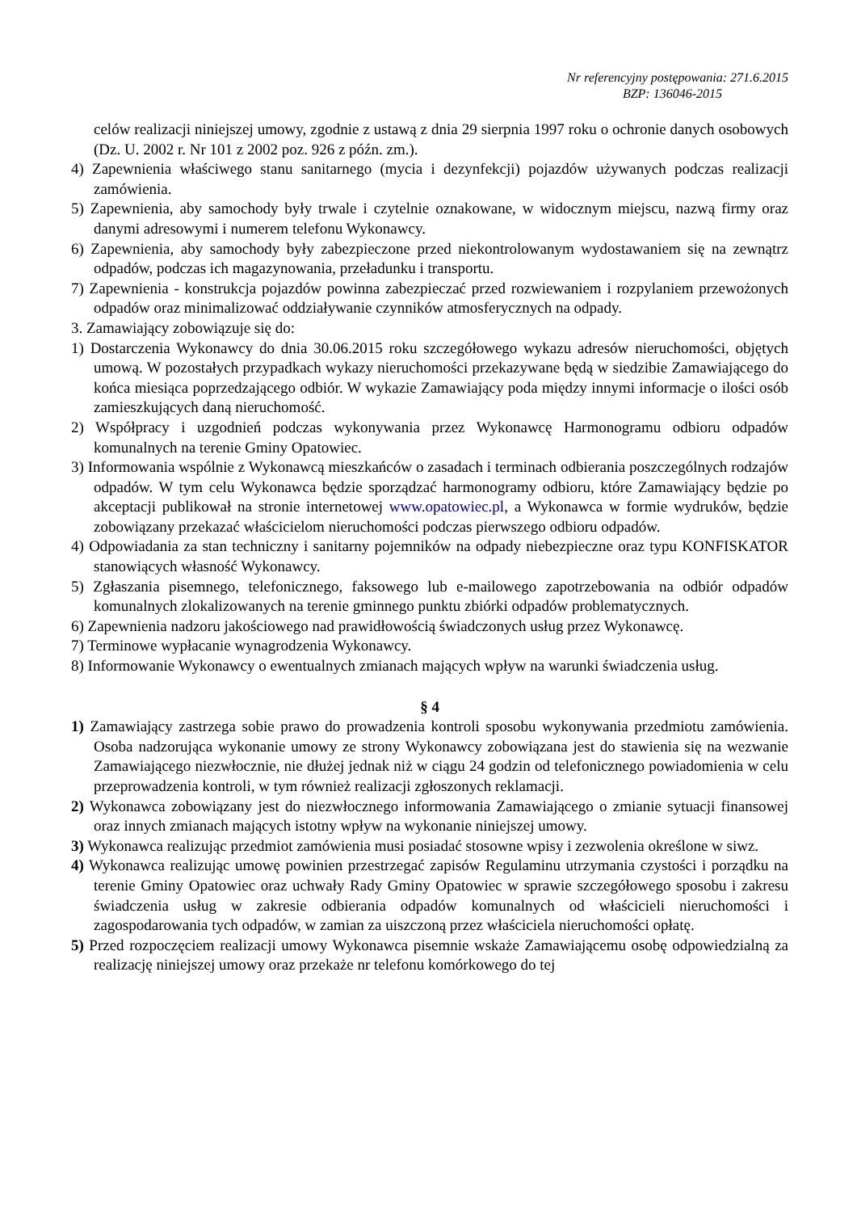Nr referencyjny postępowania: 271.6.2015
BZP: 136046-2015
celów realizacji niniejszej umowy, zgodnie z ustawą z dnia 29 sierpnia 1997 roku o ochronie danych osobowych (Dz. U. 2002 r. Nr 101 z 2002 poz. 926 z późn. zm.).
4) Zapewnienia właściwego stanu sanitarnego (mycia i dezynfekcji) pojazdów używanych podczas realizacji zamówienia.
5) Zapewnienia, aby samochody były trwale i czytelnie oznakowane, w widocznym miejscu, nazwą firmy oraz danymi adresowymi i numerem telefonu Wykonawcy.
6) Zapewnienia, aby samochody były zabezpieczone przed niekontrolowanym wydostawaniem się na zewnątrz odpadów, podczas ich magazynowania, przeładunku i transportu.
7) Zapewnienia - konstrukcja pojazdów powinna zabezpieczać przed rozwiewaniem i rozpylaniem przewożonych odpadów oraz minimalizować oddziaływanie czynników atmosferycznych na odpady.
3. Zamawiający zobowiązuje się do:
1) Dostarczenia Wykonawcy do dnia 30.06.2015 roku szczegółowego wykazu adresów nieruchomości, objętych umową. W pozostałych przypadkach wykazy nieruchomości przekazywane będą w siedzibie Zamawiającego do końca miesiąca poprzedzającego odbiór. W wykazie Zamawiający poda między innymi informacje o ilości osób zamieszkujących daną nieruchomość.
2) Współpracy i uzgodnień podczas wykonywania przez Wykonawcę Harmonogramu odbioru odpadów komunalnych na terenie Gminy Opatowiec.
3) Informowania wspólnie z Wykonawcą mieszkańców o zasadach i terminach odbierania poszczególnych rodzajów odpadów. W tym celu Wykonawca będzie sporządzać harmonogramy odbioru, które Zamawiający będzie po akceptacji publikował na stronie internetowej www.opatowiec.pl, a Wykonawca w formie wydruków, będzie zobowiązany przekazać właścicielom nieruchomości podczas pierwszego odbioru odpadów.
4) Odpowiadania za stan techniczny i sanitarny pojemników na odpady niebezpieczne oraz typu KONFISKATOR stanowiących własność Wykonawcy.
5) Zgłaszania pisemnego, telefonicznego, faksowego lub e-mailowego zapotrzebowania na odbiór odpadów komunalnych zlokalizowanych na terenie gminnego punktu zbiórki odpadów problematycznych.
6) Zapewnienia nadzoru jakościowego nad prawidłowością świadczonych usług przez Wykonawcę.
7) Terminowe wypłacanie wynagrodzenia Wykonawcy.
8) Informowanie Wykonawcy o ewentualnych zmianach mających wpływ na warunki świadczenia usług.
§ 4
1) Zamawiający zastrzega sobie prawo do prowadzenia kontroli sposobu wykonywania przedmiotu zamówienia. Osoba nadzorująca wykonanie umowy ze strony Wykonawcy zobowiązana jest do stawienia się na wezwanie Zamawiającego niezwłocznie, nie dłużej jednak niż w ciągu 24 godzin od telefonicznego powiadomienia w celu przeprowadzenia kontroli, w tym również realizacji zgłoszonych reklamacji.
2) Wykonawca zobowiązany jest do niezwłocznego informowania Zamawiającego o zmianie sytuacji finansowej oraz innych zmianach mających istotny wpływ na wykonanie niniejszej umowy.
3) Wykonawca realizując przedmiot zamówienia musi posiadać stosowne wpisy i zezwolenia określone w siwz.
4) Wykonawca realizując umowę powinien przestrzegać zapisów Regulaminu utrzymania czystości i porządku na terenie Gminy Opatowiec oraz uchwały Rady Gminy Opatowiec w sprawie szczegółowego sposobu i zakresu świadczenia usług w zakresie odbierania odpadów komunalnych od właścicieli nieruchomości i zagospodarowania tych odpadów, w zamian za uiszczoną przez właściciela nieruchomości opłatę.
5) Przed rozpoczęciem realizacji umowy Wykonawca pisemnie wskaże Zamawiającemu osobę odpowiedzialną za realizację niniejszej umowy oraz przekaże nr telefonu komórkowego do tej